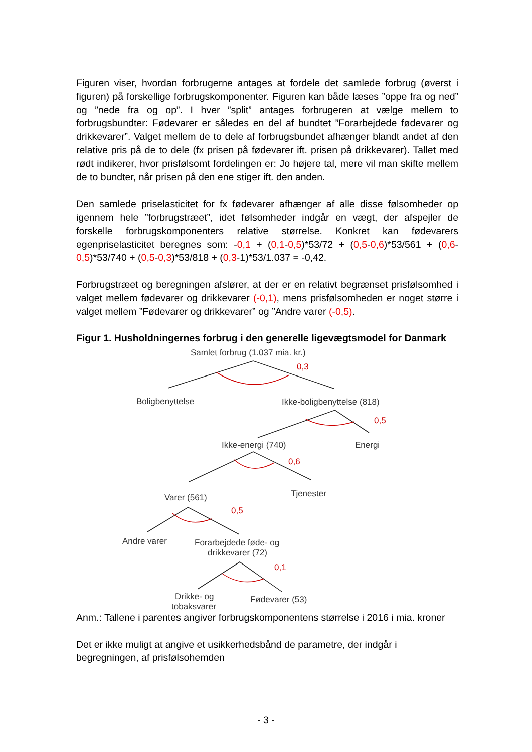Figuren viser, hvordan forbrugerne antages at fordele det samlede forbrug (øverst i figuren) på forskellige forbrugskomponenter. Figuren kan både læses ”oppe fra og ned” og ”nede fra og op”. I hver ”split” antages forbrugeren at vælge mellem to forbrugsbundter: Fødevarer er således en del af bundtet ”Forarbejdede fødevarer og drikkevarer”. Valget mellem de to dele af forbrugsbundet afhænger blandt andet af den relative pris på de to dele (fx prisen på fødevarer ift. prisen på drikkevarer). Tallet med rødt indikerer, hvor prisfølsomt fordelingen er: Jo højere tal, mere vil man skifte mellem de to bundter, når prisen på den ene stiger ift. den anden.
Den samlede priselasticitet for fx fødevarer afhænger af alle disse følsomheder op igennem hele ”forbrugstræet”, idet følsomheder indgår en vægt, der afspejler de forskelle forbrugskomponenters relative størrelse. Konkret kan fødevarers egenpriselasticitet beregnes som: -0,1 + (0,1-0,5)*53/72 + (0,5-0,6)*53/561 + (0,6-0,5)*53/740 + (0,5-0,3)*53/818 + (0,3-1)*53/1.037 = -0,42.
Forbrugstræet og beregningen afslører, at der er en relativt begrænset prisfølsomhed i valget mellem fødevarer og drikkevarer (-0,1), mens prisfølsomheden er noget større i valget mellem ”Fødevarer og drikkevarer” og ”Andre varer (-0,5).
Figur 1. Husholdningernes forbrug i den generelle ligevægtsmodel for Danmark
Samlet forbrug (1.037 mia. kr.)
Boligbenyttelse
Ikke-boligbenyttelse (818)
Ikke-energi (740)
Energi
Varer (561)
Tjenester
Andre varer
Forarbejdede føde- og
drikkevarer (72)
Drikke- og
tobaksvarer
Fødevarer (53)
0,3
0,5
0,6
0,5
0,1
Anm.: Tallene i parentes angiver forbrugskomponentens størrelse i 2016 i mia. kroner
Det er ikke muligt at angive et usikkerhedsbånd de parametre, der indgår i begregningen, af prisfølsohemden
- 3 -